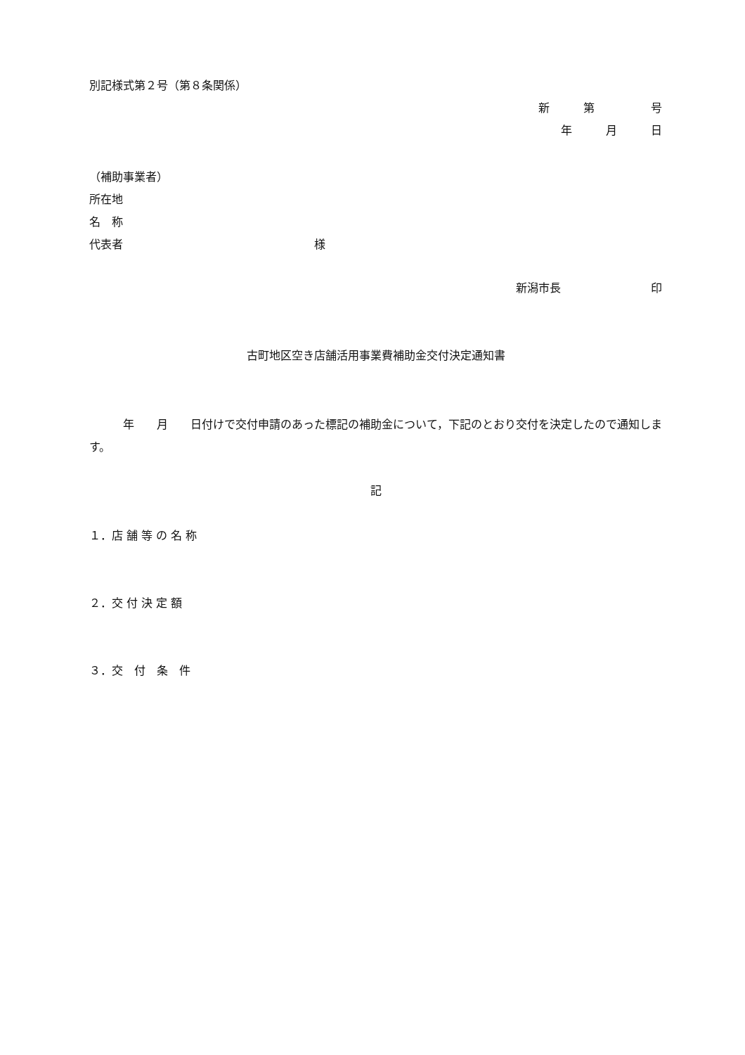別記様式第２号（第８条関係）
新　　　第　　　　　号
年　　　月　　　日
（補助事業者）
所在地
名　称
代表者　　　　　　　　　　　　　　　　　様
新潟市長　　　　　　　　印
古町地区空き店舗活用事業費補助金交付決定通知書
　　　年　　月　　日付けで交付申請のあった標記の補助金について，下記のとおり交付を決定したので通知します。
記
１．店 舗 等 の 名 称
２．交 付 決 定 額
３．交　付　条　件